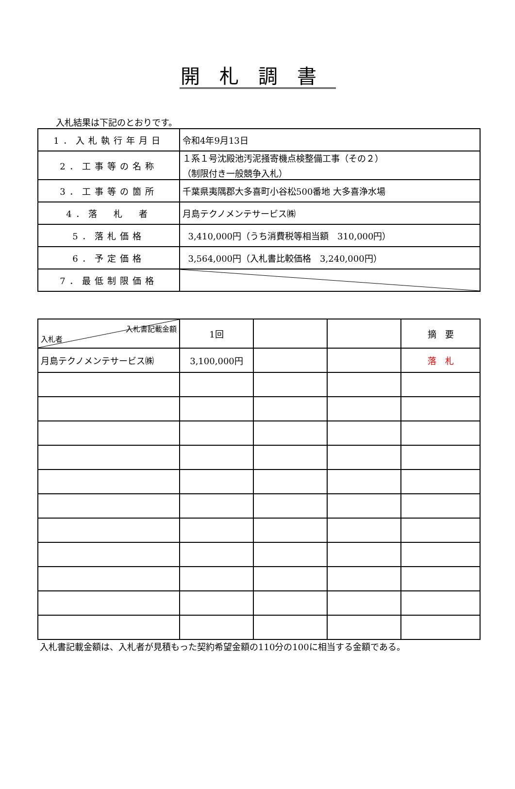開札調書
入札結果は下記のとおりです。
| 1．入札執行年月日 | 令和4年9月13日 |
| 2．工事等の名称 | １系１号沈殿池汚泥掻寄機点検整備工事（その２） （制限付き一般競争入札） |
| 3．工事等の箇所 | 千葉県夷隅郡大多喜町小谷松500番地 大多喜浄水場 |
| 4．落 札 者 | 月島テクノメンテサービス㈱ |
| 5．落札価格 | 3,410,000円（うち消費税等相当額 310,000円） |
| 6．予定価格 | 3,564,000円（入札書比較価格 3,240,000円） |
| 7．最低制限価格 | |
| 入札書記載金額 入札者 | 1回 | | | 摘 要 |
| 月島テクノメンテサービス㈱ | 3,100,000円 | | | 落 札 |
入札書記載金額は、入札者が見積もった契約希望金額の110分の100に相当する金額である。